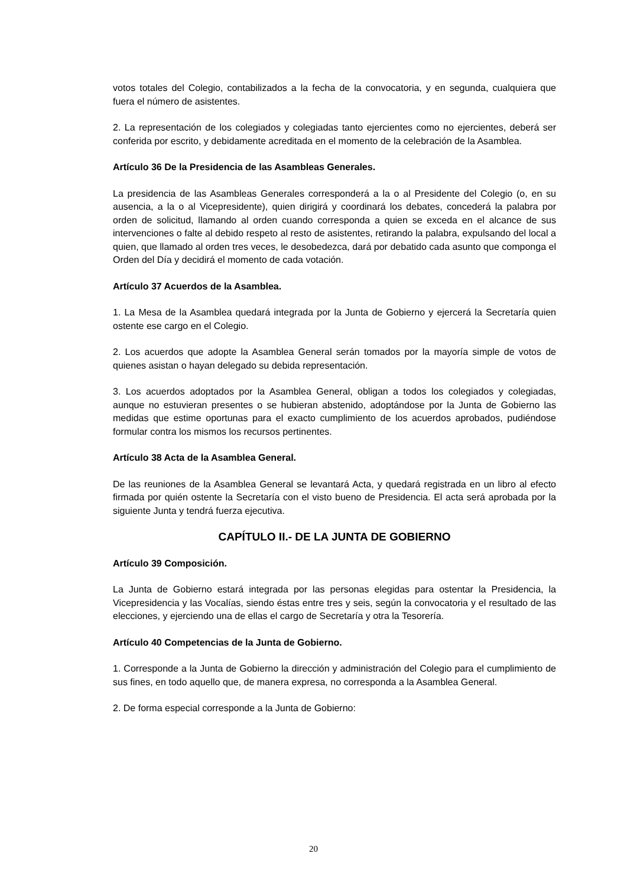votos totales del Colegio, contabilizados a la fecha de la convocatoria, y en segunda, cualquiera que fuera el número de asistentes.
2. La representación de los colegiados y colegiadas tanto ejercientes como no ejercientes, deberá ser conferida por escrito, y debidamente acreditada en el momento de la celebración de la Asamblea.
Artículo 36 De la Presidencia de las Asambleas Generales.
La presidencia de las Asambleas Generales corresponderá a la o al Presidente del Colegio (o, en su ausencia, a la o al Vicepresidente), quien dirigirá y coordinará los debates, concederá la palabra por orden de solicitud, llamando al orden cuando corresponda a quien se exceda en el alcance de sus intervenciones o falte al debido respeto al resto de asistentes, retirando la palabra, expulsando del local a quien, que llamado al orden tres veces, le desobedezca, dará por debatido cada asunto que componga el Orden del Día y decidirá el momento de cada votación.
Artículo 37 Acuerdos de la Asamblea.
1. La Mesa de la Asamblea quedará integrada por la Junta de Gobierno y ejercerá la Secretaría quien ostente ese cargo en el Colegio.
2. Los acuerdos que adopte la Asamblea General serán tomados por la mayoría simple de votos de quienes asistan o hayan delegado su debida representación.
3. Los acuerdos adoptados por la Asamblea General, obligan a todos los colegiados y colegiadas, aunque no estuvieran presentes o se hubieran abstenido, adoptándose por la Junta de Gobierno las medidas que estime oportunas para el exacto cumplimiento de los acuerdos aprobados, pudiéndose formular contra los mismos los recursos pertinentes.
Artículo 38 Acta de la Asamblea General.
De las reuniones de la Asamblea General se levantará Acta, y quedará registrada en un libro al efecto firmada por quién ostente la Secretaría con el visto bueno de Presidencia. El acta será aprobada por la siguiente Junta y tendrá fuerza ejecutiva.
CAPÍTULO II.- DE LA JUNTA DE GOBIERNO
Artículo 39 Composición.
La Junta de Gobierno estará integrada por las personas elegidas para ostentar la Presidencia, la Vicepresidencia y las Vocalías, siendo éstas entre tres y seis, según la convocatoria y el resultado de las elecciones, y ejerciendo una de ellas el cargo de Secretaría y otra la Tesorería.
Artículo 40 Competencias de la Junta de Gobierno.
1. Corresponde a la Junta de Gobierno la dirección y administración del Colegio para el cumplimiento de sus fines, en todo aquello que, de manera expresa, no corresponda a la Asamblea General.
2. De forma especial corresponde a la Junta de Gobierno:
20